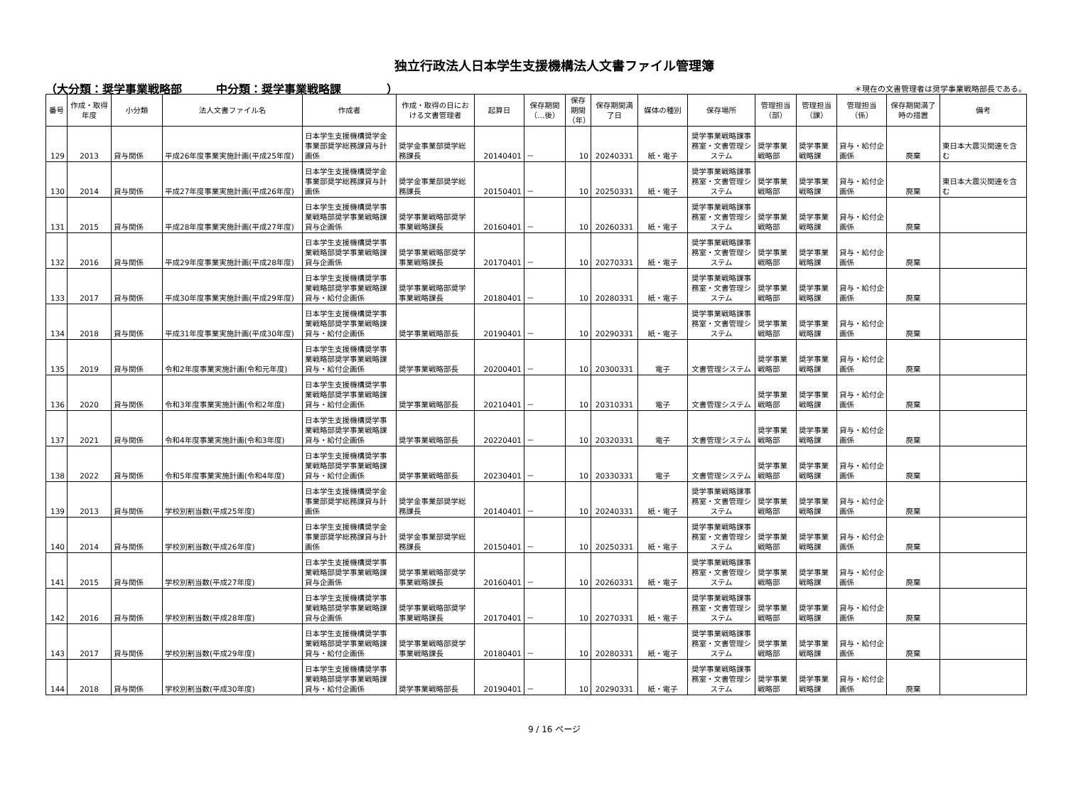独立行政法人日本学生支援機構法人文書ファイル管理簿
（大分類：奨学事業戦略部　　　中分類：奨学事業戦略課　　　　） ＊現在の文書管理者は奨学事業戦略部長である。
| 番号 | 作成・取得年度 | 小分類 | 法人文書ファイル名 | 作成者 | 作成・取得の日における文書管理者 | 起算日 | 保存期間（…後） | 保存期間（年） | 保存期間満了日 | 媒体の種別 | 保存場所 | 管理担当（部） | 管理担当（課） | 管理担当（係） | 保存期間満了時の措置 | 備考 |
| --- | --- | --- | --- | --- | --- | --- | --- | --- | --- | --- | --- | --- | --- | --- | --- | --- |
| 129 | 2013 | 貸与関係 | 平成26年度事業実施計画(平成25年度) | 日本学生支援機構奨学金事業部奨学総務課貸与計画係 | 奨学金事業部奨学総務課長 | 20140401 | － | 10 | 20240331 | 紙・電子 | 奨学事業戦略課事務室・文書管理システム | 奨学事業戦略部 | 奨学事業戦略課 | 貸与・給付企画係 | 廃棄 | 東日本大震災関連を含む |
| 130 | 2014 | 貸与関係 | 平成27年度事業実施計画(平成26年度) | 日本学生支援機構奨学金事業部奨学総務課貸与計画係 | 奨学金事業部奨学総務課長 | 20150401 | － | 10 | 20250331 | 紙・電子 | 奨学事業戦略課事務室・文書管理システム | 奨学事業戦略部 | 奨学事業戦略課 | 貸与・給付企画係 | 廃棄 | 東日本大震災関連を含む |
| 131 | 2015 | 貸与関係 | 平成28年度事業実施計画(平成27年度) | 日本学生支援機構奨学事業戦略部奨学事業戦略課貸与企画係 | 奨学事業戦略部奨学事業戦略課長 | 20160401 | － | 10 | 20260331 | 紙・電子 | 奨学事業戦略課事務室・文書管理システム | 奨学事業戦略部 | 奨学事業戦略課 | 貸与・給付企画係 | 廃棄 | |
| 132 | 2016 | 貸与関係 | 平成29年度事業実施計画(平成28年度) | 日本学生支援機構奨学事業戦略部奨学事業戦略課貸与企画係 | 奨学事業戦略部奨学事業戦略課長 | 20170401 | － | 10 | 20270331 | 紙・電子 | 奨学事業戦略課事務室・文書管理システム | 奨学事業戦略部 | 奨学事業戦略課 | 貸与・給付企画係 | 廃棄 | |
| 133 | 2017 | 貸与関係 | 平成30年度事業実施計画(平成29年度) | 日本学生支援機構奨学事業戦略部奨学事業戦略課貸与・給付企画係 | 奨学事業戦略部奨学事業戦略課長 | 20180401 | － | 10 | 20280331 | 紙・電子 | 奨学事業戦略課事務室・文書管理システム | 奨学事業戦略部 | 奨学事業戦略課 | 貸与・給付企画係 | 廃棄 | |
| 134 | 2018 | 貸与関係 | 平成31年度事業実施計画(平成30年度) | 日本学生支援機構奨学事業戦略部奨学事業戦略課貸与・給付企画係 | 奨学事業戦略部長 | 20190401 | － | 10 | 20290331 | 紙・電子 | 奨学事業戦略課事務室・文書管理システム | 奨学事業戦略部 | 奨学事業戦略課 | 貸与・給付企画係 | 廃棄 | |
| 135 | 2019 | 貸与関係 | 令和2年度事業実施計画(令和元年度) | 日本学生支援機構奨学事業戦略部奨学事業戦略課貸与・給付企画係 | 奨学事業戦略部長 | 20200401 | － | 10 | 20300331 | 電子 | 文書管理システム | 奨学事業戦略部 | 奨学事業戦略課 | 貸与・給付企画係 | 廃棄 | |
| 136 | 2020 | 貸与関係 | 令和3年度事業実施計画(令和2年度) | 日本学生支援機構奨学事業戦略部奨学事業戦略課貸与・給付企画係 | 奨学事業戦略部長 | 20210401 | － | 10 | 20310331 | 電子 | 文書管理システム | 奨学事業戦略部 | 奨学事業戦略課 | 貸与・給付企画係 | 廃棄 | |
| 137 | 2021 | 貸与関係 | 令和4年度事業実施計画(令和3年度) | 日本学生支援機構奨学事業戦略部奨学事業戦略課貸与・給付企画係 | 奨学事業戦略部長 | 20220401 | － | 10 | 20320331 | 電子 | 文書管理システム | 奨学事業戦略部 | 奨学事業戦略課 | 貸与・給付企画係 | 廃棄 | |
| 138 | 2022 | 貸与関係 | 令和5年度事業実施計画(令和4年度) | 日本学生支援機構奨学事業戦略部奨学事業戦略課貸与・給付企画係 | 奨学事業戦略部長 | 20230401 | － | 10 | 20330331 | 電子 | 文書管理システム | 奨学事業戦略部 | 奨学事業戦略課 | 貸与・給付企画係 | 廃棄 | |
| 139 | 2013 | 貸与関係 | 学校別割当数(平成25年度) | 日本学生支援機構奨学金事業部奨学総務課貸与計画係 | 奨学金事業部奨学総務課長 | 20140401 | － | 10 | 20240331 | 紙・電子 | 奨学事業戦略課事務室・文書管理システム | 奨学事業戦略部 | 奨学事業戦略課 | 貸与・給付企画係 | 廃棄 | |
| 140 | 2014 | 貸与関係 | 学校別割当数(平成26年度) | 日本学生支援機構奨学金事業部奨学総務課貸与計画係 | 奨学金事業部奨学総務課長 | 20150401 | － | 10 | 20250331 | 紙・電子 | 奨学事業戦略課事務室・文書管理システム | 奨学事業戦略部 | 奨学事業戦略課 | 貸与・給付企画係 | 廃棄 | |
| 141 | 2015 | 貸与関係 | 学校別割当数(平成27年度) | 日本学生支援機構奨学事業戦略部奨学事業戦略課貸与企画係 | 奨学事業戦略部奨学事業戦略課長 | 20160401 | － | 10 | 20260331 | 紙・電子 | 奨学事業戦略課事務室・文書管理システム | 奨学事業戦略部 | 奨学事業戦略課 | 貸与・給付企画係 | 廃棄 | |
| 142 | 2016 | 貸与関係 | 学校別割当数(平成28年度) | 日本学生支援機構奨学事業戦略部奨学事業戦略課貸与企画係 | 奨学事業戦略部奨学事業戦略課長 | 20170401 | － | 10 | 20270331 | 紙・電子 | 奨学事業戦略課事務室・文書管理システム | 奨学事業戦略部 | 奨学事業戦略課 | 貸与・給付企画係 | 廃棄 | |
| 143 | 2017 | 貸与関係 | 学校別割当数(平成29年度) | 日本学生支援機構奨学事業戦略部奨学事業戦略課貸与・給付企画係 | 奨学事業戦略部奨学事業戦略課長 | 20180401 | － | 10 | 20280331 | 紙・電子 | 奨学事業戦略課事務室・文書管理システム | 奨学事業戦略部 | 奨学事業戦略課 | 貸与・給付企画係 | 廃棄 | |
| 144 | 2018 | 貸与関係 | 学校別割当数(平成30年度) | 日本学生支援機構奨学事業戦略部奨学事業戦略課貸与・給付企画係 | 奨学事業戦略部長 | 20190401 | － | 10 | 20290331 | 紙・電子 | 奨学事業戦略課事務室・文書管理システム | 奨学事業戦略部 | 奨学事業戦略課 | 貸与・給付企画係 | 廃棄 | |
9 / 16 ページ